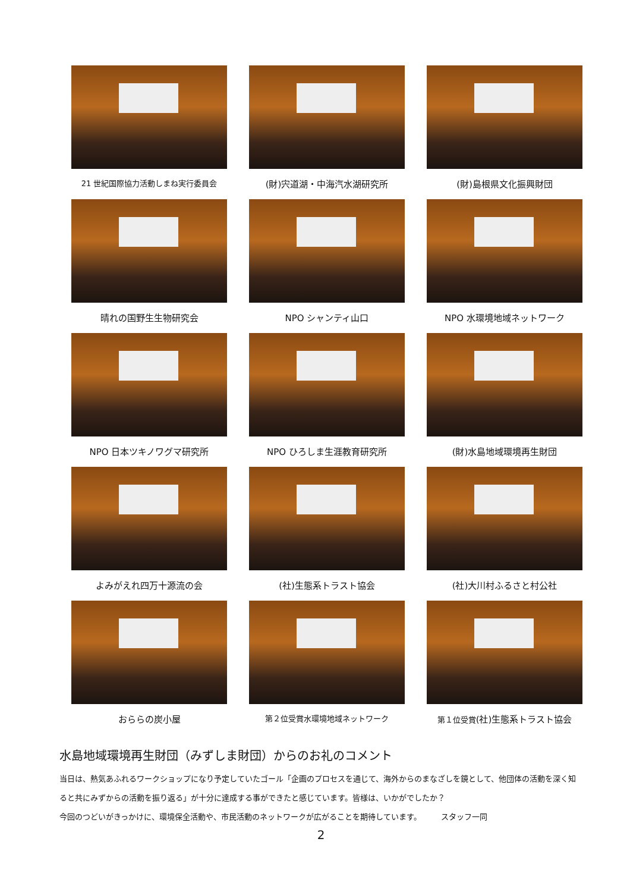21 世紀国際協力活動しまね実行委員会
(財)宍道湖・中海汽水湖研究所
(財)島根県文化振興財団
晴れの国野生生物研究会
NPO シャンティ山口
NPO 水環境地域ネットワーク
NPO 日本ツキノワグマ研究所
NPO ひろしま生涯教育研究所
(財)水島地域環境再生財団
よみがえれ四万十源流の会
(社)生態系トラスト協会
(社)大川村ふるさと村公社
おららの炭小屋
第２位受賞水環境地域ネットワーク
第１位受賞(社)生態系トラスト協会
水島地域環境再生財団（みずしま財団）からのお礼のコメント
当日は、熱気あふれるワークショップになり予定していたゴール「企画のプロセスを通じて、海外からのまなざしを鏡として、他団体の活動を深く知ると共にみずからの活動を振り返る」が十分に達成する事ができたと感じています。皆様は、いかがでしたか？
今回のつどいがきっかけに、環境保全活動や、市民活動のネットワークが広がることを期待しています。　　　スタッフ一同
2